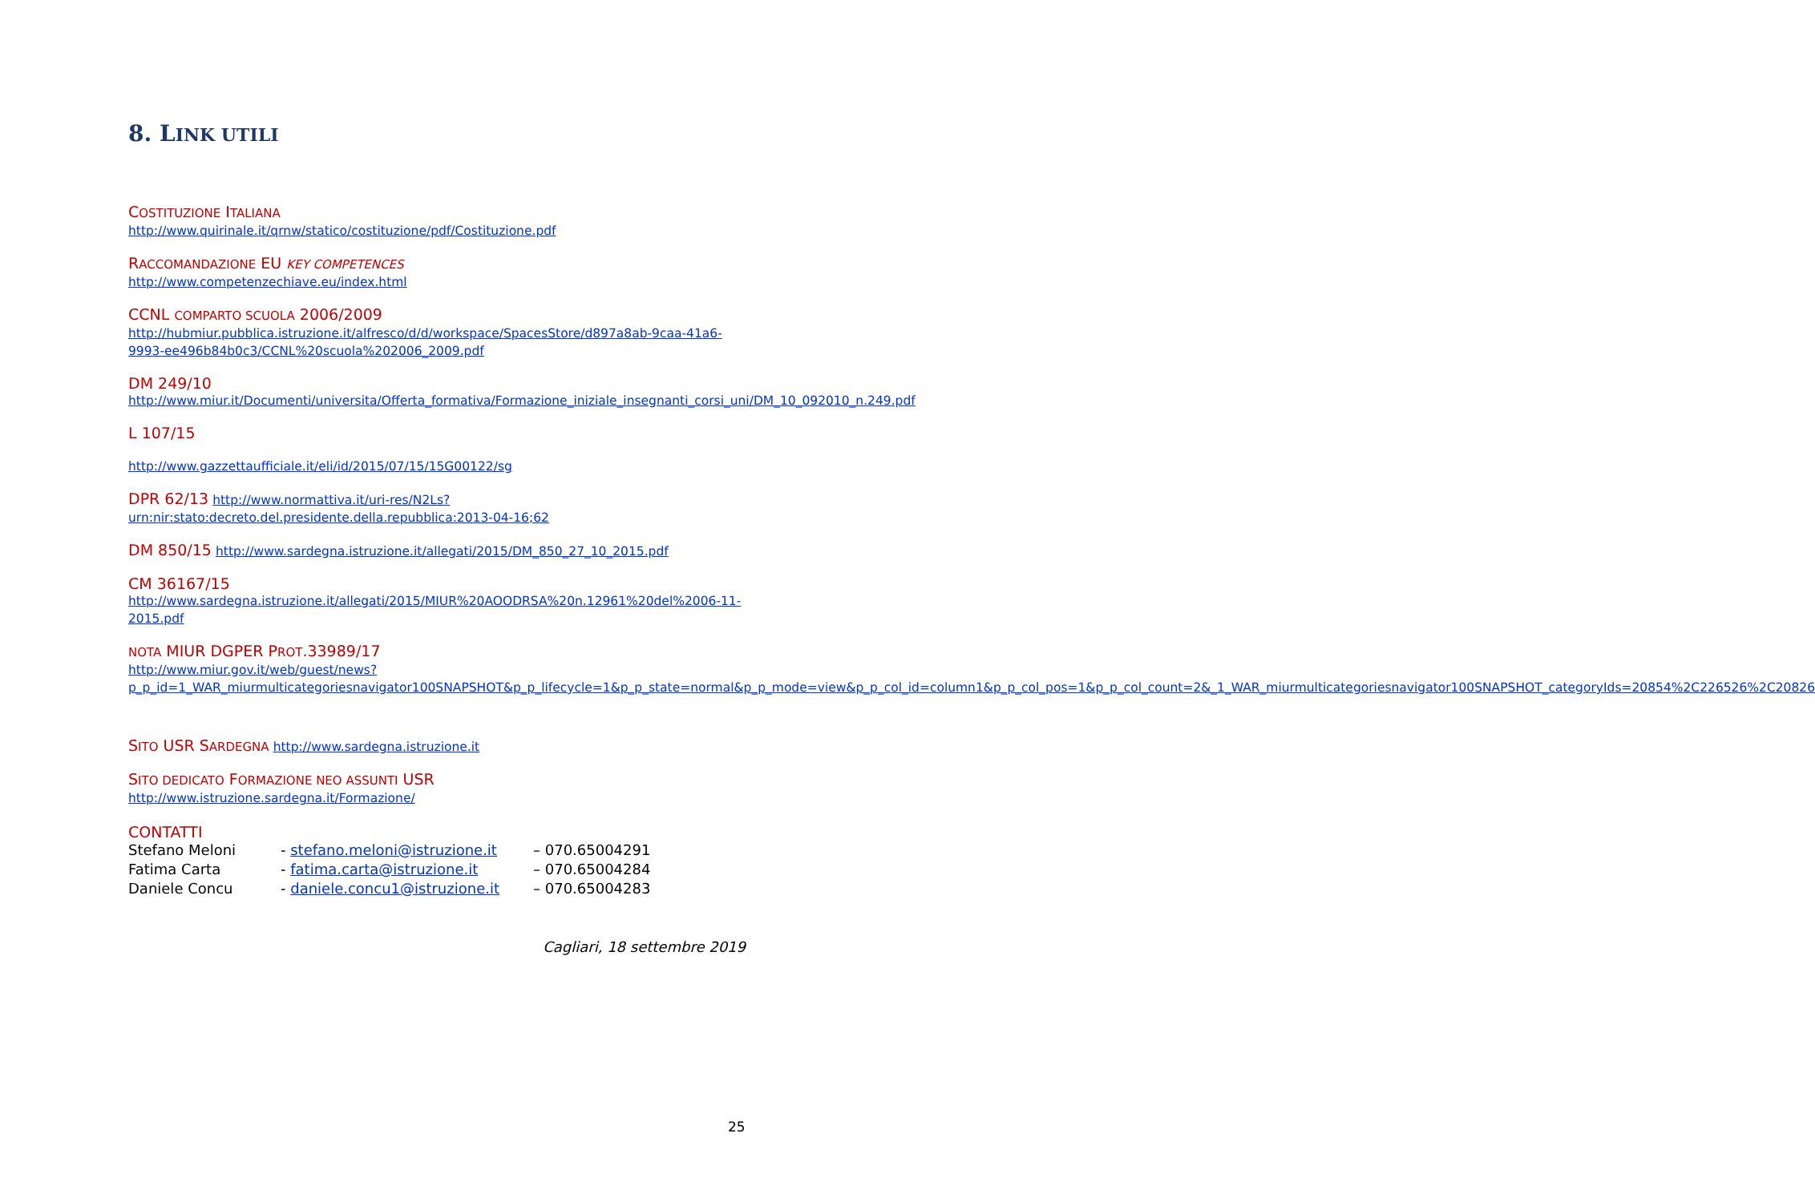8. LINK UTILI
COSTITUZIONE ITALIANA
http://www.quirinale.it/qrnw/statico/costituzione/pdf/Costituzione.pdf
RACCOMANDAZIONE EU KEY COMPETENCES
http://www.competenzechiave.eu/index.html
CCNL COMPARTO SCUOLA 2006/2009
http://hubmiur.pubblica.istruzione.it/alfresco/d/d/workspace/SpacesStore/d897a8ab-9caa-41a6-9993-ee496b84b0c3/CCNL%20scuola%202006_2009.pdf
DM 249/10
http://www.miur.it/Documenti/universita/Offerta_formativa/Formazione_iniziale_insegnanti_corsi_uni/DM_10_092010_n.249.pdf
L 107/15
http://www.gazzettaufficiale.it/eli/id/2015/07/15/15G00122/sg
DPR 62/13 http://www.normattiva.it/uri-res/N2Ls?urn:nir:stato:decreto.del.presidente.della.repubblica:2013-04-16;62
DM 850/15 http://www.sardegna.istruzione.it/allegati/2015/DM_850_27_10_2015.pdf
CM 36167/15
http://www.sardegna.istruzione.it/allegati/2015/MIUR%20AOODRSA%20n.12961%20del%2006-11-2015.pdf
NOTA MIUR DGPER PROT.33989/17
http://www.miur.gov.it/web/guest/news?p_p_id=1_WAR_miurmulticategoriesnavigator100SNAPSHOT&p_p_lifecycle=1&p_p_state=normal&p_p_mode=view&p_p_col_id=column1&p_p_col_pos=1&p_p_col_count=2&_1_WAR_miurmulticategoriesnavigator100SNAPSHOT_categoryIds=20854%2C226526%2C20826
SITO USR SARDEGNA http://www.sardegna.istruzione.it
SITO DEDICATO FORMAZIONE NEO ASSUNTI USR
http://www.istruzione.sardegna.it/Formazione/
CONTATTI
Stefano Meloni
- stefano.meloni@istruzione.it
– 070.65004291
Fatima Carta
- fatima.carta@istruzione.it
– 070.65004284
Daniele Concu
- daniele.concu1@istruzione.it
– 070.65004283
Cagliari, 18 settembre 2019
25